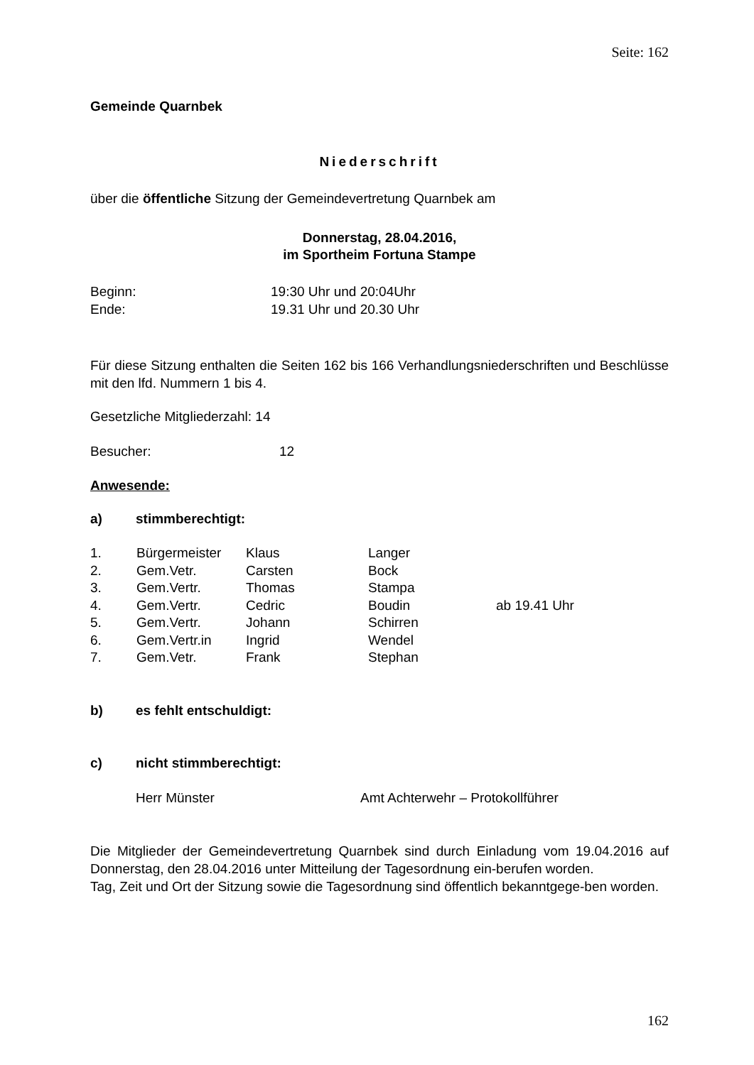Seite: 162
Gemeinde Quarnbek
Niederschrift
über die öffentliche Sitzung der Gemeindevertretung Quarnbek am
Donnerstag, 28.04.2016,
im Sportheim Fortuna Stampe
| Beginn: | 19:30 Uhr und 20:04Uhr |
| Ende: | 19.31 Uhr und 20.30 Uhr |
Für diese Sitzung enthalten die Seiten 162 bis 166 Verhandlungsniederschriften und Beschlüsse mit den lfd. Nummern 1 bis 4.
Gesetzliche Mitgliederzahl: 14
| Besucher: | 12 |
Anwesende:
| a) | stimmberechtigt: |
| 1. | Bürgermeister | Klaus | Langer | |
| 2. | Gem.Vetr. | Carsten | Bock | |
| 3. | Gem.Vertr. | Thomas | Stampa | |
| 4. | Gem.Vertr. | Cedric | Boudin | ab 19.41 Uhr |
| 5. | Gem.Vertr. | Johann | Schirren | |
| 6. | Gem.Vertr.in | Ingrid | Wendel | |
| 7. | Gem.Vetr. | Frank | Stephan | |
| b) | es fehlt entschuldigt: |
| c) | nicht stimmberechtigt: |
| | Herr Münster | Amt Achterwehr – Protokollführer |
Die Mitglieder der Gemeindevertretung Quarnbek sind durch Einladung vom 19.04.2016 auf Donnerstag, den 28.04.2016 unter Mitteilung der Tagesordnung ein-berufen worden.
Tag, Zeit und Ort der Sitzung sowie die Tagesordnung sind öffentlich bekanntgege-ben worden.
162